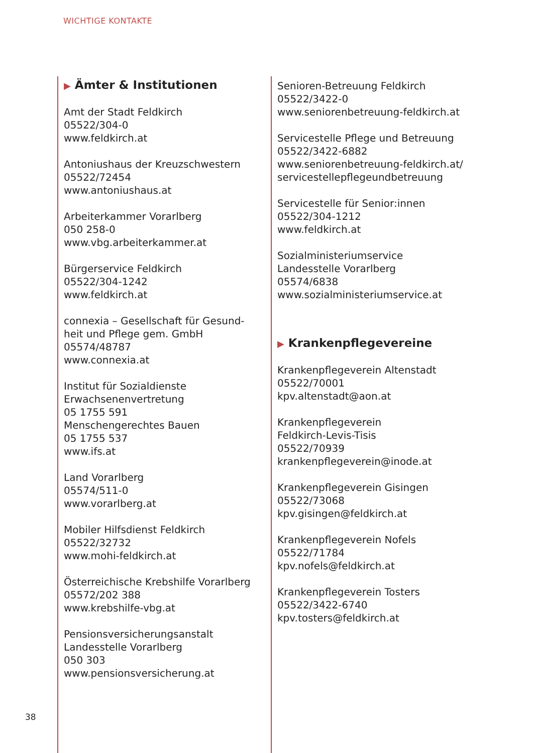WICHTIGE KONTAKTE
▶ Ämter & Institutionen
Amt der Stadt Feldkirch
05522/304-0
www.feldkirch.at
Antoniushaus der Kreuzschwestern
05522/72454
www.antoniushaus.at
Arbeiterkammer Vorarlberg
050 258-0
www.vbg.arbeiterkammer.at
Bürgerservice Feldkirch
05522/304-1242
www.feldkirch.at
connexia – Gesellschaft für Gesund-
heit und Pflege gem. GmbH
05574/48787
www.connexia.at
Institut für Sozialdienste
Erwachsenenvertretung
05 1755 591
Menschengerechtes Bauen
05 1755 537
www.ifs.at
Land Vorarlberg
05574/511-0
www.vorarlberg.at
Mobiler Hilfsdienst Feldkirch
05522/32732
www.mohi-feldkirch.at
Österreichische Krebshilfe Vorarlberg
05572/202 388
www.krebshilfe-vbg.at
Pensionsversicherungsanstalt
Landesstelle Vorarlberg
050 303
www.pensionsversicherung.at
Senioren-Betreuung Feldkirch
05522/3422-0
www.seniorenbetreuung-feldkirch.at
Servicestelle Pflege und Betreuung
05522/3422-6882
www.seniorenbetreuung-feldkirch.at/
servicestellepflegeundbetreuung
Servicestelle für Senior:innen
05522/304-1212
www.feldkirch.at
Sozialministeriumservice
Landesstelle Vorarlberg
05574/6838
www.sozialministeriumservice.at
▶ Krankenpflegevereine
Krankenpflegeverein Altenstadt
05522/70001
kpv.altenstadt@aon.at
Krankenpflegeverein
Feldkirch-Levis-Tisis
05522/70939
krankenpflegeverein@inode.at
Krankenpflegeverein Gisingen
05522/73068
kpv.gisingen@feldkirch.at
Krankenpflegeverein Nofels
05522/71784
kpv.nofels@feldkirch.at
Krankenpflegeverein Tosters
05522/3422-6740
kpv.tosters@feldkirch.at
38